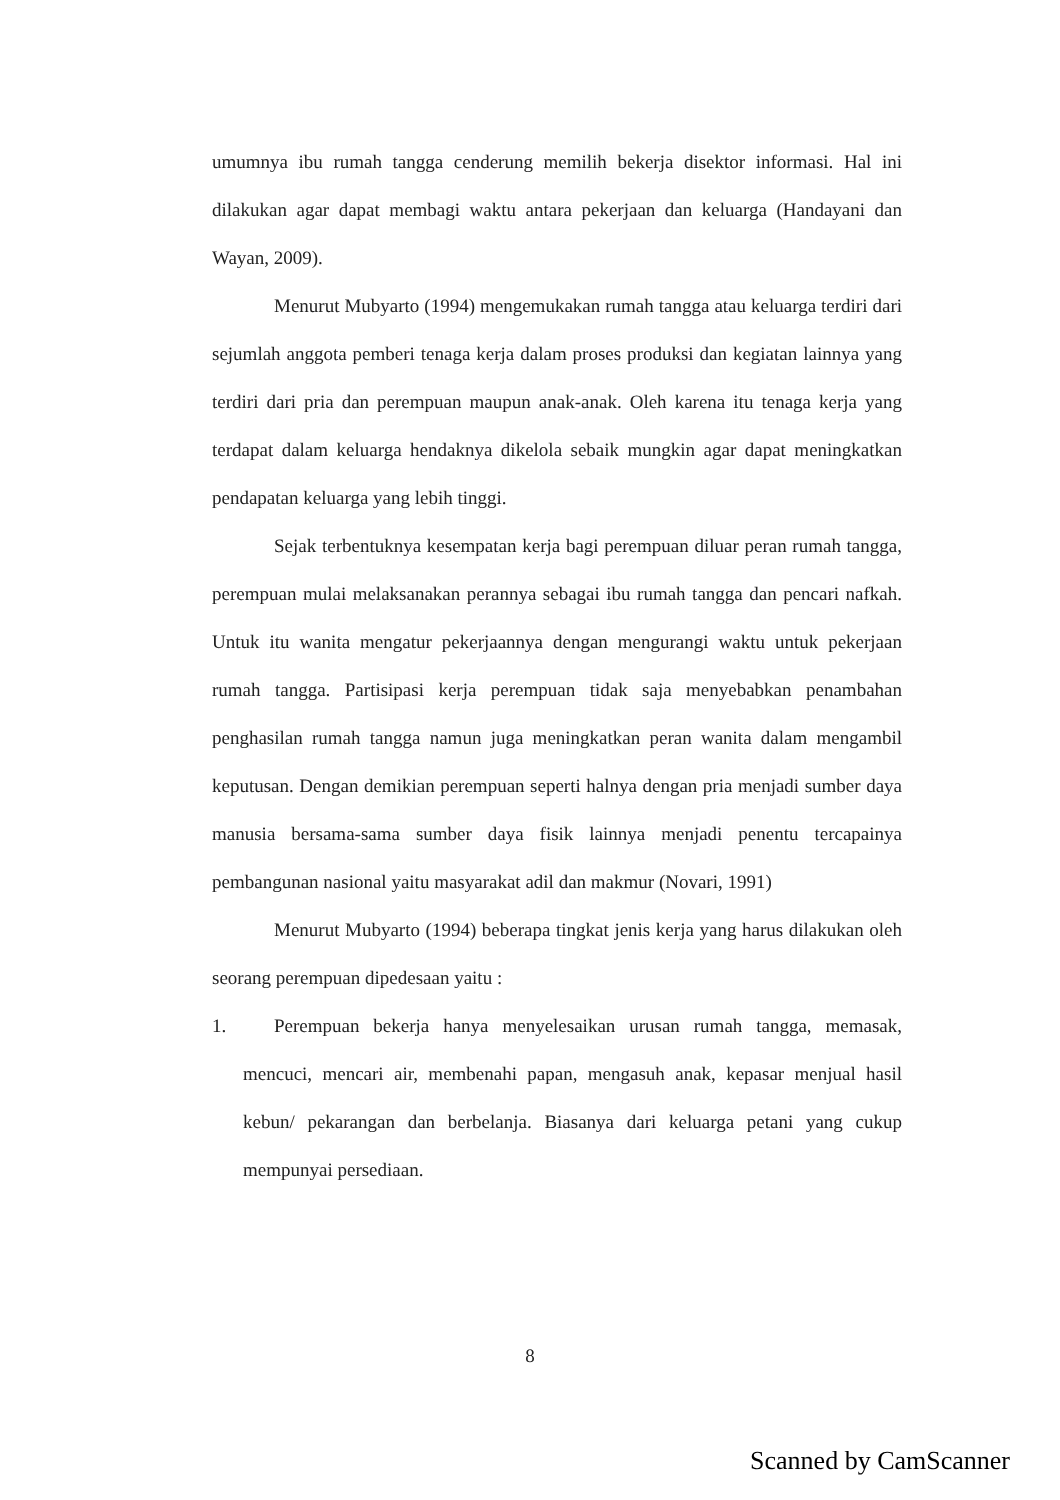umumnya ibu rumah tangga cenderung memilih bekerja disektor informasi. Hal ini dilakukan agar dapat membagi waktu antara pekerjaan dan keluarga (Handayani dan Wayan, 2009).
Menurut Mubyarto (1994) mengemukakan rumah tangga atau keluarga terdiri dari sejumlah anggota pemberi tenaga kerja dalam proses produksi dan kegiatan lainnya yang terdiri dari pria dan perempuan maupun anak-anak. Oleh karena itu tenaga kerja yang terdapat dalam keluarga hendaknya dikelola sebaik mungkin agar dapat meningkatkan pendapatan keluarga yang lebih tinggi.
Sejak terbentuknya kesempatan kerja bagi perempuan diluar peran rumah tangga, perempuan mulai melaksanakan perannya sebagai ibu rumah tangga dan pencari nafkah. Untuk itu wanita mengatur pekerjaannya dengan mengurangi waktu untuk pekerjaan rumah tangga. Partisipasi kerja perempuan tidak saja menyebabkan penambahan penghasilan rumah tangga namun juga meningkatkan peran wanita dalam mengambil keputusan. Dengan demikian perempuan seperti halnya dengan pria menjadi sumber daya manusia bersama-sama sumber daya fisik lainnya menjadi penentu tercapainya pembangunan nasional yaitu masyarakat adil dan makmur (Novari, 1991)
Menurut Mubyarto (1994) beberapa tingkat jenis kerja yang harus dilakukan oleh seorang perempuan dipedesaan yaitu :
1. Perempuan bekerja hanya menyelesaikan urusan rumah tangga, memasak, mencuci, mencari air, membenahi papan, mengasuh anak, kepasar menjual hasil kebun/ pekarangan dan berbelanja. Biasanya dari keluarga petani yang cukup mempunyai persediaan.
8
Scanned by CamScanner